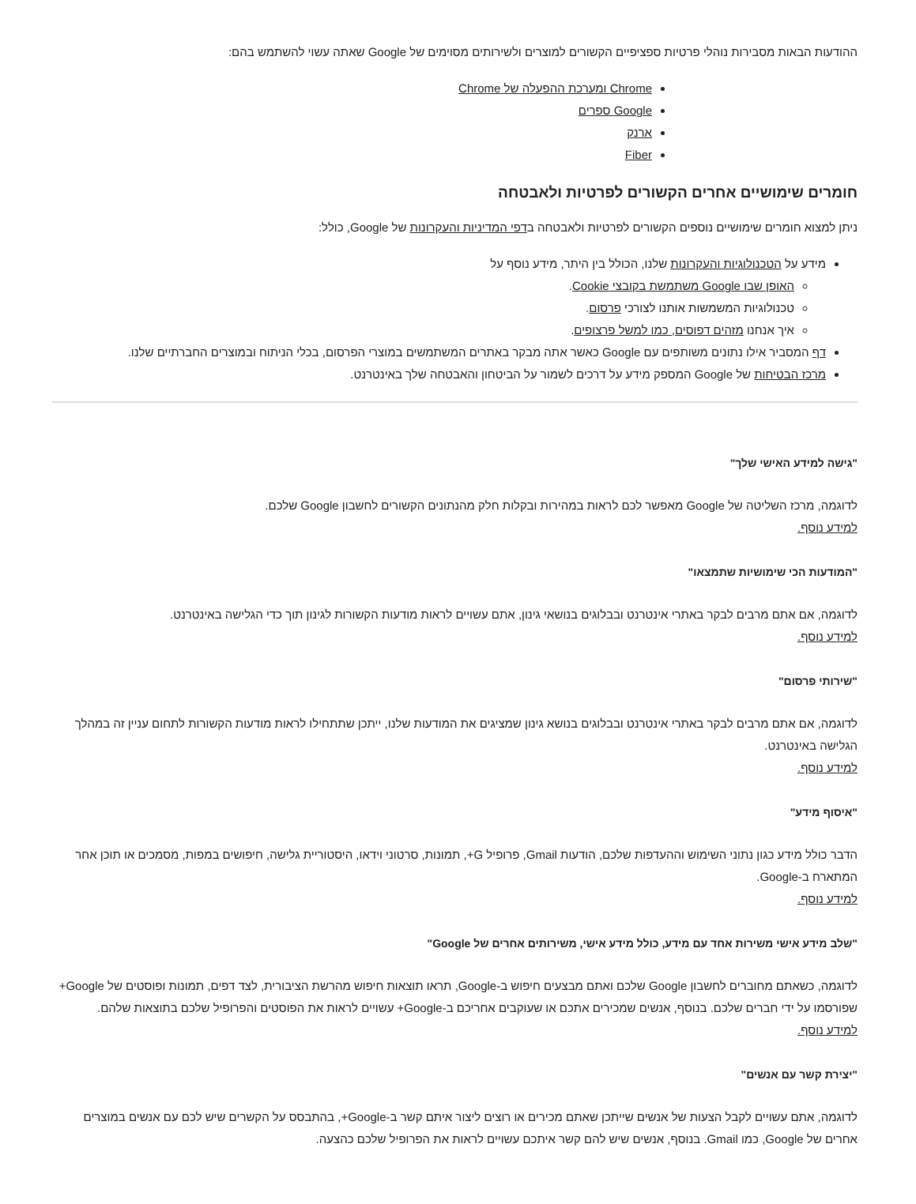ההודעות הבאות מסבירות נוהלי פרטיות ספציפיים הקשורים למוצרים ולשירותים מסוימים של Google שאתה עשוי להשתמש בהם:
Chrome ומערכת ההפעלה של Chrome
Google ספרים
ארנק
Fiber
חומרים שימושיים אחרים הקשורים לפרטיות ולאבטחה
ניתן למצוא חומרים שימושיים נוספים הקשורים לפרטיות ולאבטחה בדפי המדיניות והעקרונות של Google, כולל:
מידע על הטכנולוגיות והעקרונות שלנו, הכולל בין היתר, מידע נוסף על
האופן שבו Google משתמשת בקובצי Cookie.
טכנולוגיות המשמשות אותנו לצורכי פרסום.
איך אנחנו מזהים דפוסים, כמו למשל פרצופים.
דף המסביר אילו נתונים משותפים עם Google כאשר אתה מבקר באתרים המשתמשים במוצרי הפרסום, בכלי הניתוח ובמוצרים החברתיים שלנו.
מרכז הבטיחות של Google המספק מידע על דרכים לשמור על הביטחון והאבטחה שלך באינטרנט.
"גישה למידע האישי שלך"
לדוגמה, מרכז השליטה של Google מאפשר לכם לראות במהירות ובקלות חלק מהנתונים הקשורים לחשבון Google שלכם.
למידע נוסף.
"המודעות הכי שימושיות שתמצאו"
לדוגמה, אם אתם מרבים לבקר באתרי אינטרנט ובבלוגים בנושאי גינון, אתם עשויים לראות מודעות הקשורות לגינון תוך כדי הגלישה באינטרנט.
למידע נוסף.
"שירותי פרסום"
לדוגמה, אם אתם מרבים לבקר באתרי אינטרנט ובבלוגים בנושא גינון שמציגים את המודעות שלנו, ייתכן שתתחילו לראות מודעות הקשורות לתחום עניין זה במהלך הגלישה באינטרנט.
למידע נוסף.
"איסוף מידע"
הדבר כולל מידע כגון נתוני השימוש וההעדפות שלכם, הודעות Gmail, פרופיל G+, תמונות, סרטוני וידאו, היסטוריית גלישה, חיפושים במפות, מסמכים או תוכן אחר המתארח ב-Google.
למידע נוסף.
"שלב מידע אישי משירות אחד עם מידע, כולל מידע אישי, משירותים אחרים של Google"
לדוגמה, כשאתם מחוברים לחשבון Google שלכם ואתם מבצעים חיפוש ב-Google, תראו תוצאות חיפוש מהרשת הציבורית, לצד דפים, תמונות ופוסטים של Google+ שפורסמו על ידי חברים שלכם. בנוסף, אנשים שמכירים אתכם או שעוקבים אחריכם ב-Google+ עשויים לראות את הפוסטים והפרופיל שלכם בתוצאות שלהם.
למידע נוסף.
"יצירת קשר עם אנשים"
לדוגמה, אתם עשויים לקבל הצעות של אנשים שייתכן שאתם מכירים או רוצים ליצור איתם קשר ב-Google+, בהתבסס על הקשרים שיש לכם עם אנשים במוצרים אחרים של Google, כמו Gmail. בנוסף, אנשים שיש להם קשר איתכם עשויים לראות את הפרופיל שלכם כהצעה.